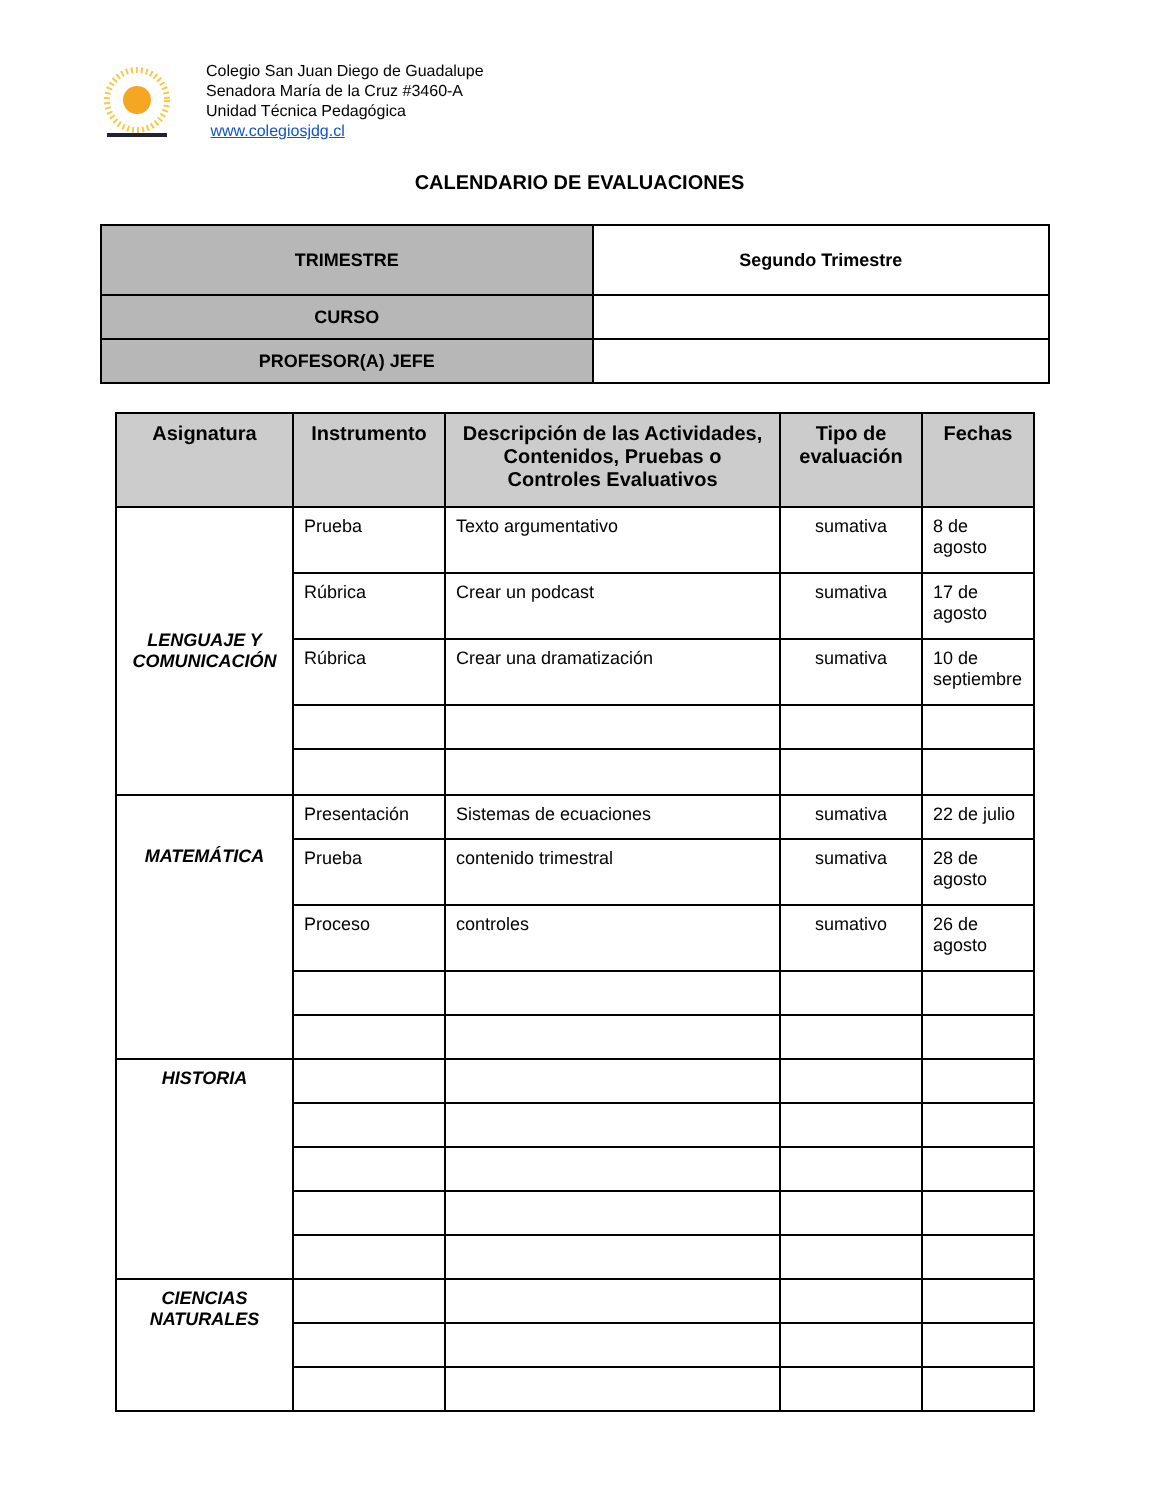Colegio San Juan Diego de Guadalupe
Senadora María de la Cruz #3460-A
Unidad Técnica Pedagógica
www.colegiosjdg.cl
CALENDARIO DE EVALUACIONES
| TRIMESTRE | Segundo Trimestre |
| CURSO | |
| PROFESOR(A) JEFE | |
| Asignatura | Instrumento | Descripción de las Actividades, Contenidos, Pruebas o Controles Evaluativos | Tipo de evaluación | Fechas |
| --- | --- | --- | --- | --- |
| LENGUAJE Y COMUNICACIÓN | Prueba | Texto argumentativo | sumativa | 8 de agosto |
| | Rúbrica | Crear un podcast | sumativa | 17 de agosto |
| | Rúbrica | Crear una dramatización | sumativa | 10 de septiembre |
| MATEMÁTICA | Presentación | Sistemas de ecuaciones | sumativa | 22 de julio |
| | Prueba | contenido trimestral | sumativa | 28 de agosto |
| | Proceso | controles | sumativo | 26 de agosto |
| HISTORIA | | | | |
| CIENCIAS NATURALES | | | | |